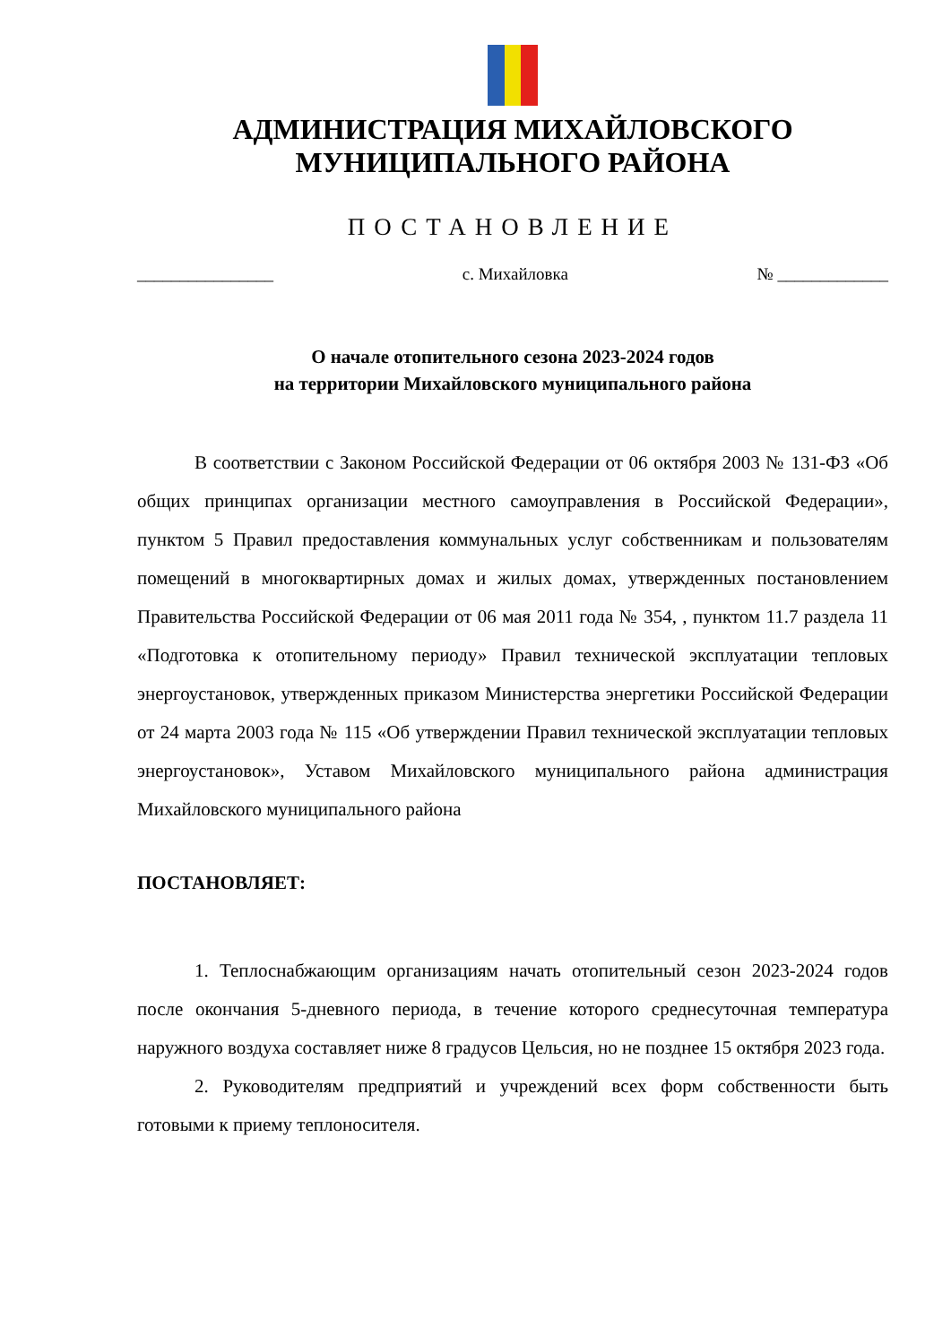АДМИНИСТРАЦИЯ МИХАЙЛОВСКОГО
МУНИЦИПАЛЬНОГО РАЙОНА
ПОСТАНОВЛЕНИЕ
________________ с. Михайловка № _____________
О начале отопительного сезона 2023-2024 годов
на территории Михайловского муниципального района
В соответствии с Законом Российской Федерации от 06 октября 2003 № 131-ФЗ «Об общих принципах организации местного самоуправления в Российской Федерации», пунктом 5 Правил предоставления коммунальных услуг собственникам и пользователям помещений в многоквартирных домах и жилых домах, утвержденных постановлением Правительства Российской Федерации от 06 мая 2011 года № 354, , пунктом 11.7 раздела 11 «Подготовка к отопительному периоду» Правил технической эксплуатации тепловых энергоустановок, утвержденных приказом Министерства энергетики Российской Федерации от 24 марта 2003 года № 115 «Об утверждении Правил технической эксплуатации тепловых энергоустановок», Уставом Михайловского муниципального района администрация Михайловского муниципального района
ПОСТАНОВЛЯЕТ:
1. Теплоснабжающим организациям начать отопительный сезон 2023-2024 годов после окончания 5-дневного периода, в течение которого среднесуточная температура наружного воздуха составляет ниже 8 градусов Цельсия, но не позднее 15 октября 2023 года.
2. Руководителям предприятий и учреждений всех форм собственности быть готовыми к приему теплоносителя.